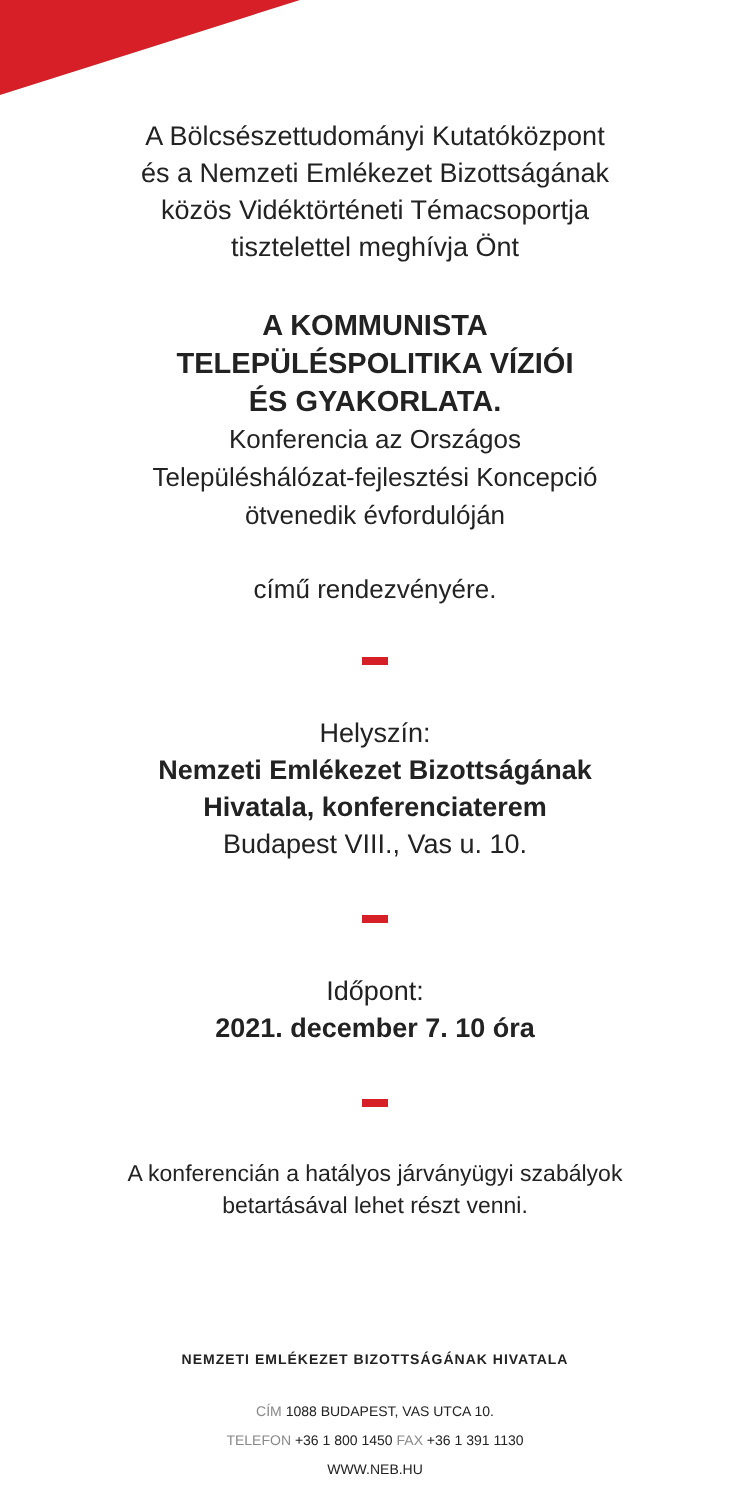A Bölcsészettudományi Kutatóközpont
és a Nemzeti Emlékezet Bizottságának
közös Vidéktörténeti Témacsoportja
tisztelettel meghívja Önt
A KOMMUNISTA
TELEPÜLÉSPOLITIKA VÍZIÓI
ÉS GYAKORLATA.
Konferencia az Országos
Településhálózat-fejlesztési Koncepció
ötvenedik évfordulóján
című rendezvényére.
Helyszín:
Nemzeti Emlékezet Bizottságának
Hivatala, konferenciaterem
Budapest VIII., Vas u. 10.
Időpont:
2021. december 7. 10 óra
A konferencián a hatályos járványügyi szabályok
betartásával lehet részt venni.
NEMZETI EMLÉKEZET BIZOTTSÁGÁNAK HIVATALA
CÍM 1088 BUDAPEST, VAS UTCA 10.
TELEFON +36 1 800 1450 FAX +36 1 391 1130
WWW.NEB.HU